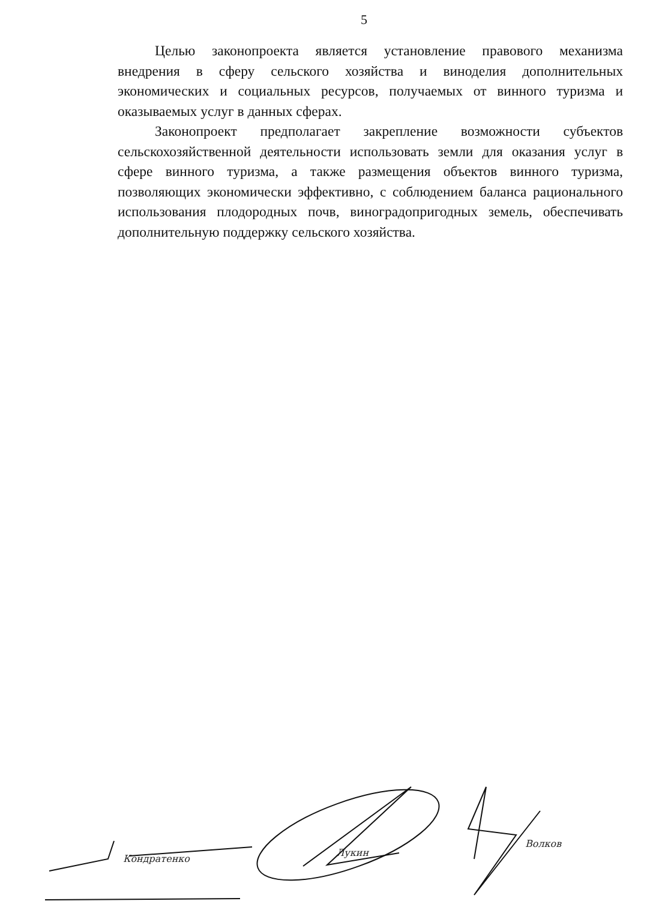5
Целью законопроекта является установление правового механизма внедрения в сферу сельского хозяйства и виноделия дополнительных экономических и социальных ресурсов, получаемых от винного туризма и оказываемых услуг в данных сферах.
Законопроект предполагает закрепление возможности субъектов сельскохозяйственной деятельности использовать земли для оказания услуг в сфере винного туризма, а также размещения объектов винного туризма, позволяющих экономически эффективно, с соблюдением баланса рационального использования плодородных почв, виноградопригодных земель, обеспечивать дополнительную поддержку сельского хозяйства.
Кондратенко
Лукин
Волков